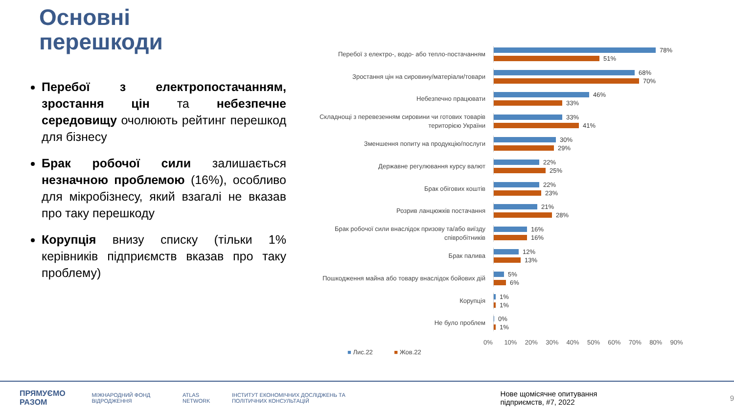Основні
перешкоди
Перебої з електропостачанням, зростання цін та небезпечне середовищу очолюють рейтинг перешкод для бізнесу
Брак робочої сили залишається незначною проблемою (16%), особливо для мікробізнесу, який взагалі не вказав про таку перешкоду
Корупція внизу списку (тільки 1% керівників підприємств вказав про таку проблему)
Перебої з електро-, водо- або тепло-постачанням
78%
51%
Зростання цін на сировину/матеріали/товари
68%
70%
Небезпечно працювати
46%
33%
Складнощі з перевезенням сировини чи готових товарів територією України
33%
41%
Зменшення попиту на продукцію/послуги
30%
29%
Державне регулювання курсу валют
22%
25%
Брак обігових коштів
22%
23%
Розрив ланцюжків постачання
21%
28%
Брак робочої сили внаслідок призову та/або виїзду співробітників
16%
16%
Брак палива
12%
13%
Пошкодження майна або товару внаслідок бойових дій
5%
6%
Корупція
1%
1%
Не було проблем
0%
1%
0% 10% 20% 30% 40% 50% 60% 70% 80% 90%
■ Лис.22 ■ Жов.22
ПРЯМУЄМО РАЗОМ МІЖНАРОДНИЙ ФОНД ВІДРОДЖЕННЯ ATLAS NETWORK ІНСТИТУТ ЕКОНОМІЧНИХ ДОСЛІДЖЕНЬ ТА ПОЛІТИЧНИХ КОНСУЛЬТАЦІЙ Нове щомісячне опитування підприємств, #7, 2022 9